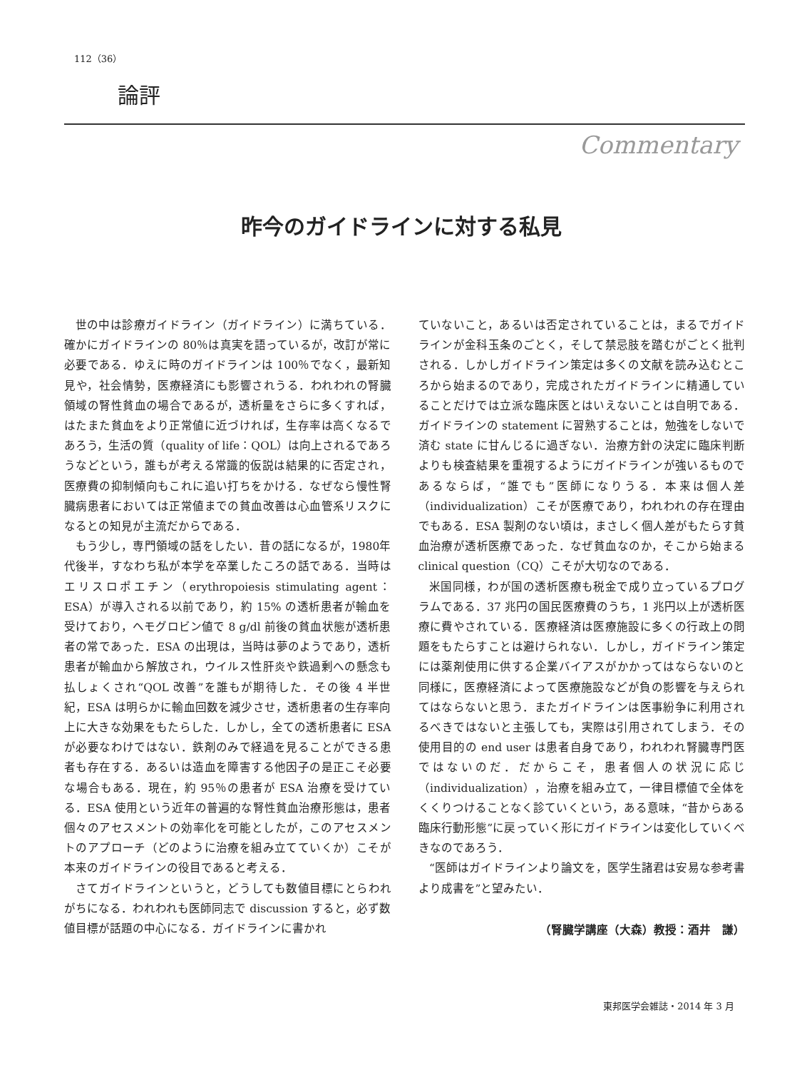112（36）
論評
Commentary
昨今のガイドラインに対する私見
世の中は診療ガイドライン（ガイドライン）に満ちている．確かにガイドラインの 80％は真実を語っているが，改訂が常に必要である．ゆえに時のガイドラインは 100％でなく，最新知見や，社会情勢，医療経済にも影響されうる．われわれの腎臓領域の腎性貧血の場合であるが，透析量をさらに多くすれば，はたまた貧血をより正常値に近づければ，生存率は高くなるであろう，生活の質（quality of life：QOL）は向上されるであろうなどという，誰もが考える常識的仮説は結果的に否定され，医療費の抑制傾向もこれに追い打ちをかける．なぜなら慢性腎臓病患者においては正常値までの貧血改善は心血管系リスクになるとの知見が主流だからである．
もう少し，専門領域の話をしたい．昔の話になるが，1980年代後半，すなわち私が本学を卒業したころの話である．当時はエリスロポエチン（erythropoiesis stimulating agent：ESA）が導入される以前であり，約 15% の透析患者が輸血を受けており，ヘモグロビン値で 8 g/dl 前後の貧血状態が透析患者の常であった．ESA の出現は，当時は夢のようであり，透析患者が輸血から解放され，ウイルス性肝炎や鉄過剰への懸念も払しょくされ“QOL 改善”を誰もが期待した．その後 4 半世紀，ESA は明らかに輸血回数を減少させ，透析患者の生存率向上に大きな効果をもたらした．しかし，全ての透析患者に ESA が必要なわけではない．鉄剤のみで経過を見ることができる患者も存在する．あるいは造血を障害する他因子の是正こそ必要な場合もある．現在，約 95％の患者が ESA 治療を受けている．ESA 使用という近年の普遍的な腎性貧血治療形態は，患者個々のアセスメントの効率化を可能としたが，このアセスメントのアプローチ（どのように治療を組み立てていくか）こそが本来のガイドラインの役目であると考える．
さてガイドラインというと，どうしても数値目標にとらわれがちになる．われわれも医師同志で discussion すると，必ず数値目標が話題の中心になる．ガイドラインに書かれ
ていないこと，あるいは否定されていることは，まるでガイドラインが金科玉条のごとく，そして禁忌肢を踏むがごとく批判される．しかしガイドライン策定は多くの文献を読み込むところから始まるのであり，完成されたガイドラインに精通していることだけでは立派な臨床医とはいえないことは自明である．ガイドラインの statement に習熟することは，勉強をしないで済む state に甘んじるに過ぎない．治療方針の決定に臨床判断よりも検査結果を重視するようにガイドラインが強いるものであるならば，“誰でも”医師になりうる．本来は個人差（individualization）こそが医療であり，われわれの存在理由でもある．ESA 製剤のない頃は，まさしく個人差がもたらす貧血治療が透析医療であった．なぜ貧血なのか，そこから始まる clinical question（CQ）こそが大切なのである．
米国同様，わが国の透析医療も税金で成り立っているプログラムである．37 兆円の国民医療費のうち，1 兆円以上が透析医療に費やされている．医療経済は医療施設に多くの行政上の問題をもたらすことは避けられない．しかし，ガイドライン策定には薬剤使用に供する企業バイアスがかかってはならないのと同様に，医療経済によって医療施設などが負の影響を与えられてはならないと思う．またガイドラインは医事紛争に利用されるべきではないと主張しても，実際は引用されてしまう．その使用目的の end user は患者自身であり，われわれ腎臓専門医ではないのだ．だからこそ，患者個人の状況に応じ（individualization），治療を組み立て，一律目標値で全体をくくりつけることなく診ていくという，ある意味，“昔からある臨床行動形態”に戻っていく形にガイドラインは変化していくべきなのであろう．
“医師はガイドラインより論文を，医学生諸君は安易な参考書より成書を”と望みたい．
（腎臓学講座（大森）教授：酒井　謙）
東邦医学会雑誌・2014 年 3 月